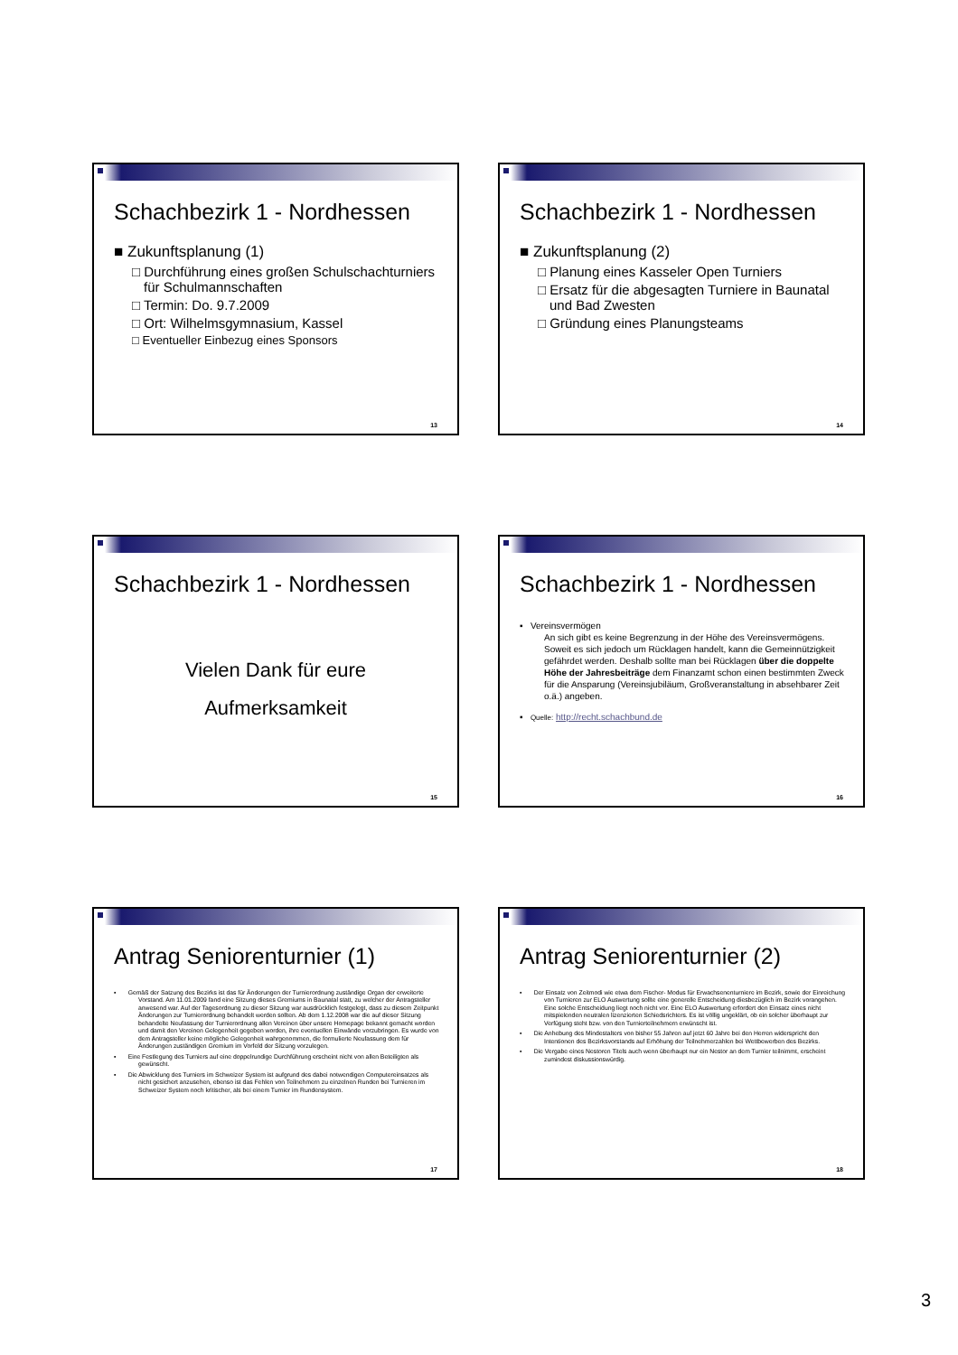Schachbezirk 1 - Nordhessen
■ Zukunftsplanung (1)
□ Durchführung eines großen Schulschachturniers für Schulmannschaften
□ Termin: Do. 9.7.2009
□ Ort: Wilhelmsgymnasium, Kassel
□ Eventueller Einbezug eines Sponsors
13
Schachbezirk 1 - Nordhessen
■ Zukunftsplanung (2)
□ Planung eines Kasseler Open Turniers
□ Ersatz für die abgesagten Turniere in Baunatal und Bad Zwesten
□ Gründung eines Planungsteams
14
Schachbezirk 1 - Nordhessen
Vielen Dank für eure
Aufmerksamkeit
15
Schachbezirk 1 - Nordhessen
▪ Vereinsvermögen
An sich gibt es keine Begrenzung in der Höhe des Vereinsvermögens. Soweit es sich jedoch um Rücklagen handelt, kann die Gemeinnützigkeit gefährdet werden. Deshalb sollte man bei Rücklagen über die doppelte Höhe der Jahresbeiträge dem Finanzamt schon einen bestimmten Zweck für die Ansparung (Vereinsjubiläum, Großveranstaltung in absehbarer Zeit o.ä.) angeben.
▪ Quelle: http://recht.schachbund.de
16
Antrag Seniorenturnier (1)
▪ Gemäß der Satzung des Bezirks ist das für Änderungen der Turnierordnung zuständige Organ der erweiterte Vorstand. Am 11.01.2009 fand eine Sitzung dieses Gremiums in Baunatal statt, zu welcher der Antragsteller anwesend war. Auf der Tagesordnung zu dieser Sitzung war ausdrücklich festgelegt, dass zu diesem Zeitpunkt Änderungen zur Turnierordnung behandelt werden sollten. Ab dem 1.12.2008 war die auf dieser Sitzung behandelte Neufassung der Turnierordnung allen Vereinen über unsere Homepage bekannt gemacht worden und damit den Vereinen Gelegenheit gegeben worden, ihre eventuellen Einwände vorzubringen. Es wurde von dem Antragsteller keine mögliche Gelegenheit wahrgenommen, die formulierte Neufassung dem für Änderungen zuständigen Gremium im Vorfeld der Sitzung vorzulegen.
▪ Eine Festlegung des Turniers auf eine doppelrundige Durchführung erscheint nicht von allen Beteiligten als gewünscht.
▪ Die Abwicklung des Turniers im Schweizer System ist aufgrund des dabei notwendigen Computereinsatzes als nicht gesichert anzusehen, ebenso ist das Fehlen von Teilnehmern zu einzelnen Runden bei Turnieren im Schweizer System noch kritischer, als bei einem Turnier im Rundensystem.
17
Antrag Seniorenturnier (2)
▪ Der Einsatz von Zeitmodi wie etwa dem Fischer- Modus für Erwachsenenturniere im Bezirk, sowie der Einreichung von Turnieren zur ELO Auswertung sollte eine generelle Entscheidung diesbezüglich im Bezirk vorangehen. Eine solche Entscheidung liegt noch nicht vor. Eine ELO Auswertung erfordert den Einsatz eines nicht mitspielenden neutralen lizenzierten Schiedsrichters. Es ist völlig ungeklärt, ob ein solcher überhaupt zur Verfügung steht bzw. von den Turnierteilnehmern erwünscht ist.
▪ Die Anhebung des Mindestalters von bisher 55 Jahren auf jetzt 60 Jahre bei den Herren widerspricht den Intentionen des Bezirksvorstands auf Erhöhung der Teilnehmerzahlen bei Wettbewerben des Bezirks.
▪ Die Vergabe eines Nestoren Titels auch wenn überhaupt nur ein Nestor an dem Turnier teilnimmt, erscheint zumindest diskussionswürdig.
18
3